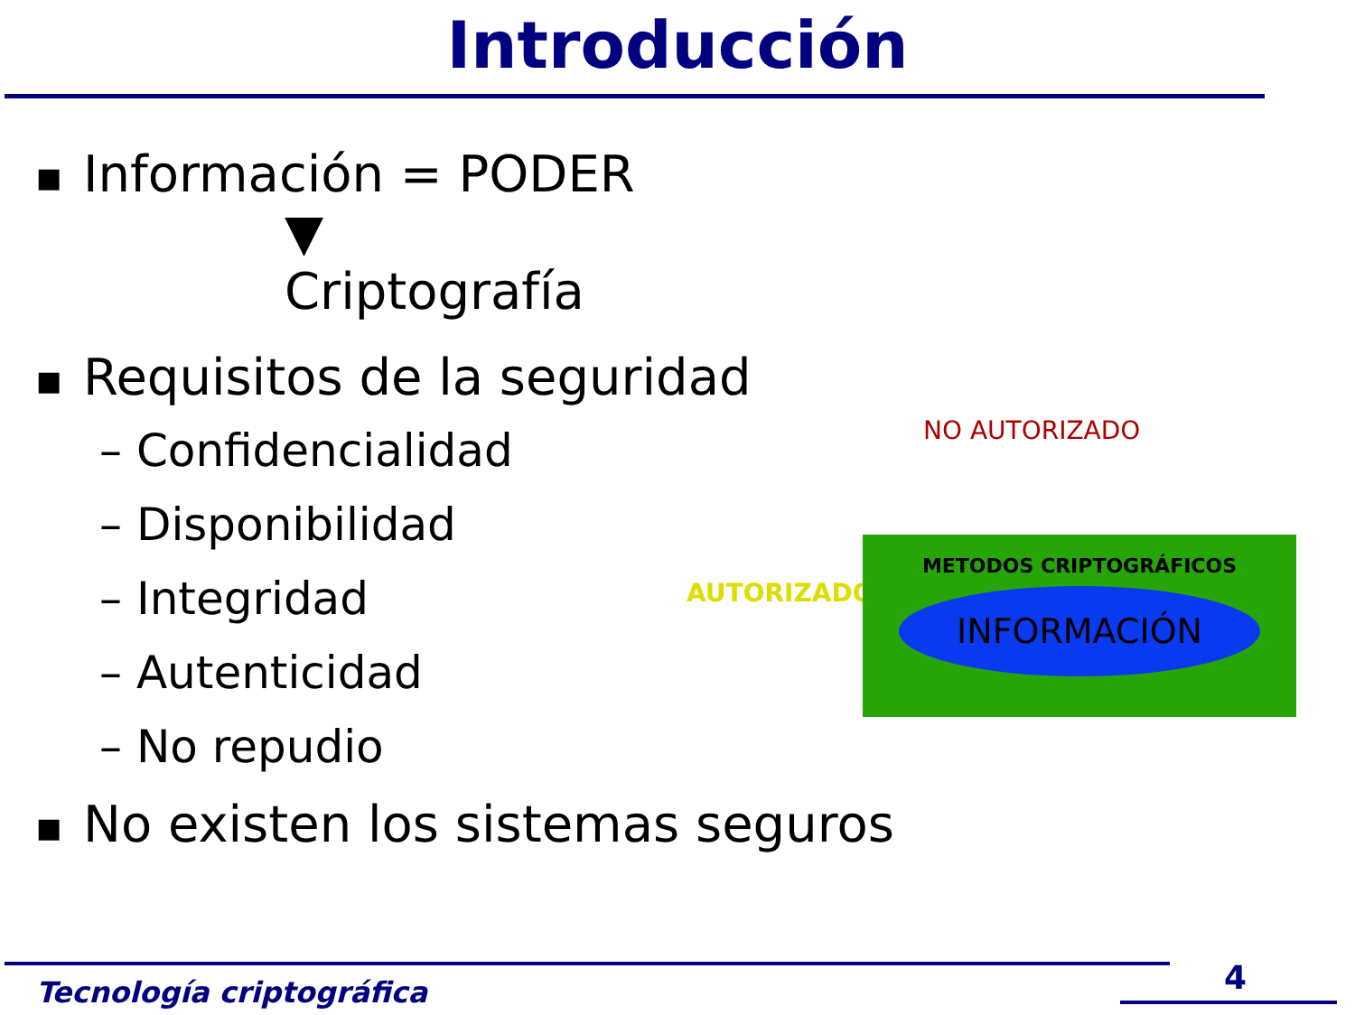Introducción
■ Información = PODER
▼
Criptografía
■ Requisitos de la seguridad
– Confidencialidad
– Disponibilidad
– Integridad
– Autenticidad
– No repudio
■ No existen los sistemas seguros
NO AUTORIZADO
AUTORIZADO
METODOS CRIPTOGRÁFICOS
INFORMACIÓN
Tecnología criptográfica 4